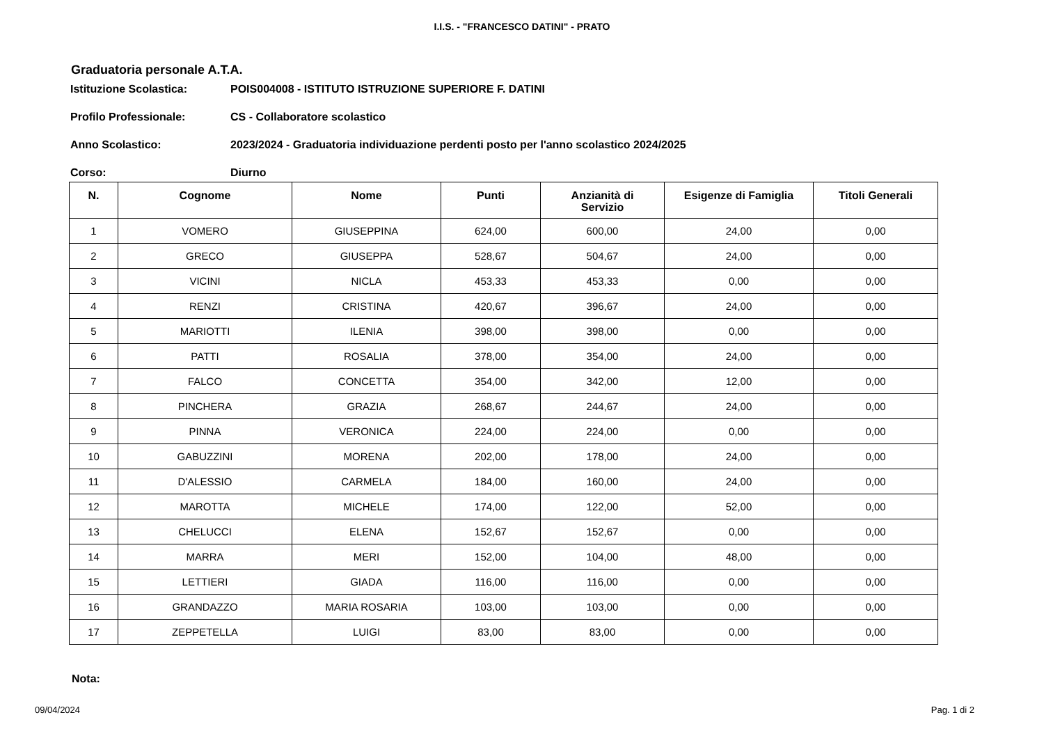I.I.S. - "FRANCESCO DATINI" - PRATO
Graduatoria personale A.T.A.
Istituzione Scolastica: POIS004008 - ISTITUTO ISTRUZIONE SUPERIORE F. DATINI
Profilo Professionale: CS - Collaboratore scolastico
Anno Scolastico: 2023/2024 - Graduatoria individuazione perdenti posto per l'anno scolastico 2024/2025
Corso: Diurno
| N. | Cognome | Nome | Punti | Anzianità di Servizio | Esigenze di Famiglia | Titoli Generali |
| --- | --- | --- | --- | --- | --- | --- |
| 1 | VOMERO | GIUSEPPINA | 624,00 | 600,00 | 24,00 | 0,00 |
| 2 | GRECO | GIUSEPPA | 528,67 | 504,67 | 24,00 | 0,00 |
| 3 | VICINI | NICLA | 453,33 | 453,33 | 0,00 | 0,00 |
| 4 | RENZI | CRISTINA | 420,67 | 396,67 | 24,00 | 0,00 |
| 5 | MARIOTTI | ILENIA | 398,00 | 398,00 | 0,00 | 0,00 |
| 6 | PATTI | ROSALIA | 378,00 | 354,00 | 24,00 | 0,00 |
| 7 | FALCO | CONCETTA | 354,00 | 342,00 | 12,00 | 0,00 |
| 8 | PINCHERA | GRAZIA | 268,67 | 244,67 | 24,00 | 0,00 |
| 9 | PINNA | VERONICA | 224,00 | 224,00 | 0,00 | 0,00 |
| 10 | GABUZZINI | MORENA | 202,00 | 178,00 | 24,00 | 0,00 |
| 11 | D'ALESSIO | CARMELA | 184,00 | 160,00 | 24,00 | 0,00 |
| 12 | MAROTTA | MICHELE | 174,00 | 122,00 | 52,00 | 0,00 |
| 13 | CHELUCCI | ELENA | 152,67 | 152,67 | 0,00 | 0,00 |
| 14 | MARRA | MERI | 152,00 | 104,00 | 48,00 | 0,00 |
| 15 | LETTIERI | GIADA | 116,00 | 116,00 | 0,00 | 0,00 |
| 16 | GRANDAZZO | MARIA ROSARIA | 103,00 | 103,00 | 0,00 | 0,00 |
| 17 | ZEPPETELLA | LUIGI | 83,00 | 83,00 | 0,00 | 0,00 |
Nota:
09/04/2024 Pag. 1 di 2